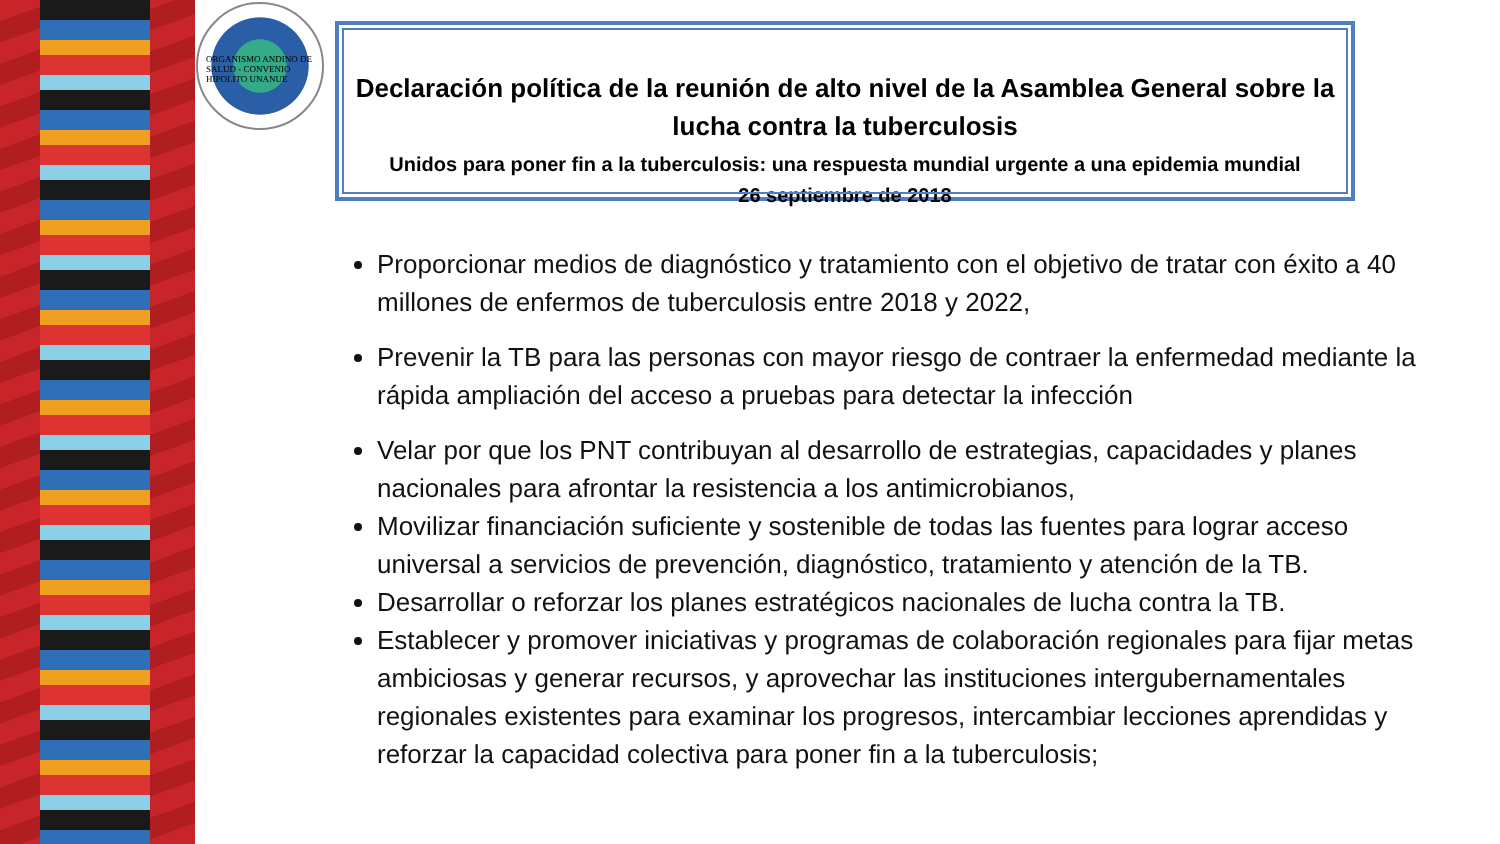ORGANISMO ANDINO DE SALUD - CONVENIO HIPOLITO UNANUE
Declaración política de la reunión de alto nivel de la Asamblea General sobre la lucha contra la tuberculosis
Unidos para poner fin a la tuberculosis: una respuesta mundial urgente a una epidemia mundial
26 septiembre de 2018
Proporcionar medios de diagnóstico y tratamiento con el objetivo de tratar con éxito a 40 millones de enfermos de tuberculosis entre 2018 y 2022,
Prevenir la TB para las personas con mayor riesgo de contraer la enfermedad mediante la rápida ampliación del acceso a pruebas para detectar la infección
Velar por que los PNT contribuyan al desarrollo de estrategias, capacidades y planes nacionales para afrontar la resistencia a los antimicrobianos,
Movilizar financiación suficiente y sostenible de todas las fuentes para lograr acceso universal a servicios de prevención, diagnóstico, tratamiento y atención de la TB.
Desarrollar o reforzar los planes estratégicos nacionales de lucha contra la TB.
Establecer y promover iniciativas y programas de colaboración regionales para fijar metas ambiciosas y generar recursos, y aprovechar las instituciones intergubernamentales regionales existentes para examinar los progresos, intercambiar lecciones aprendidas y reforzar la capacidad colectiva para poner fin a la tuberculosis;